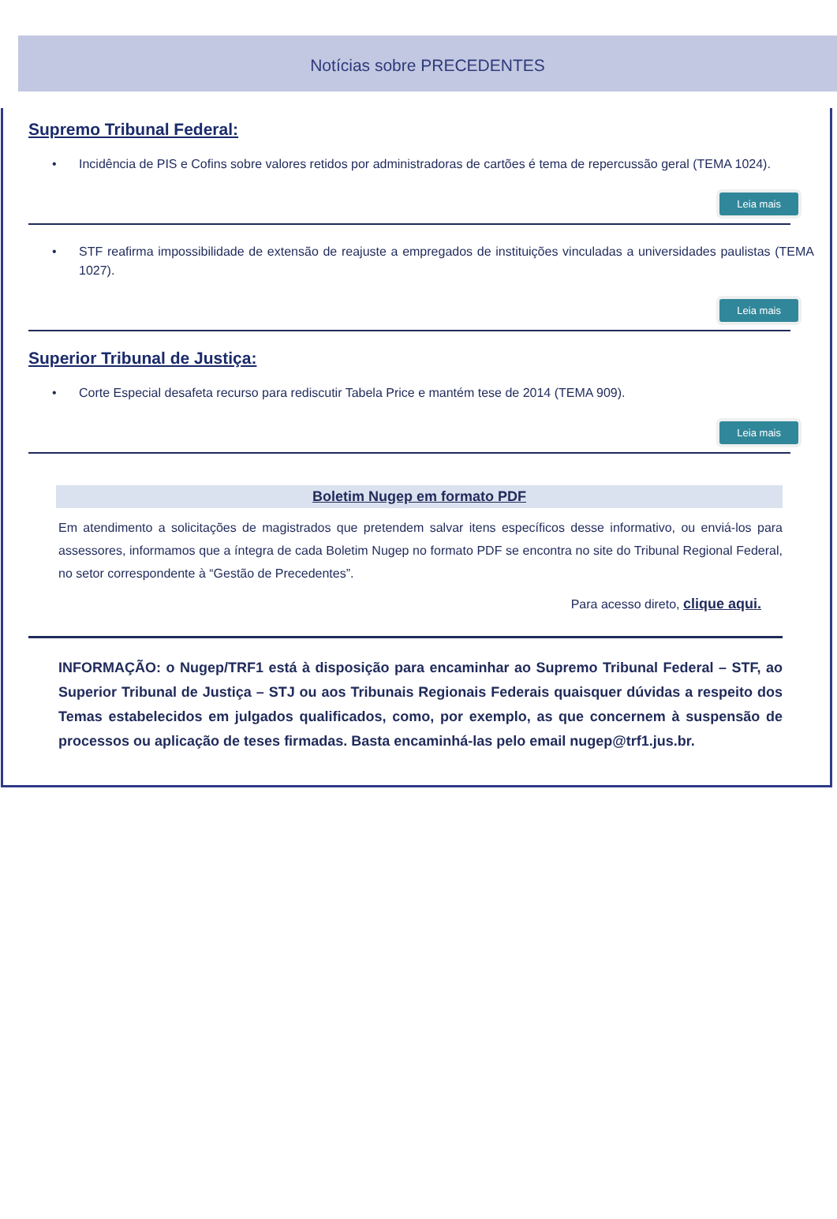Notícias sobre PRECEDENTES
Supremo Tribunal Federal:
• Incidência de PIS e Cofins sobre valores retidos por administradoras de cartões é tema de repercussão geral (TEMA 1024).
Leia mais
• STF reafirma impossibilidade de extensão de reajuste a empregados de instituições vinculadas a universidades paulistas (TEMA 1027).
Leia mais
Superior Tribunal de Justiça:
• Corte Especial desafeta recurso para rediscutir Tabela Price e mantém tese de 2014 (TEMA 909).
Leia mais
Boletim Nugep em formato PDF
Em atendimento a solicitações de magistrados que pretendem salvar itens específicos desse informativo, ou enviá-los para assessores, informamos que a íntegra de cada Boletim Nugep no formato PDF se encontra no site do Tribunal Regional Federal, no setor correspondente à “Gestão de Precedentes”.
Para acesso direto, clique aqui.
INFORMAÇÃO: o Nugep/TRF1 está à disposição para encaminhar ao Supremo Tribunal Federal – STF, ao Superior Tribunal de Justiça – STJ ou aos Tribunais Regionais Federais quaisquer dúvidas a respeito dos Temas estabelecidos em julgados qualificados, como, por exemplo, as que concernem à suspensão de processos ou aplicação de teses firmadas. Basta encaminhá-las pelo email nugep@trf1.jus.br.